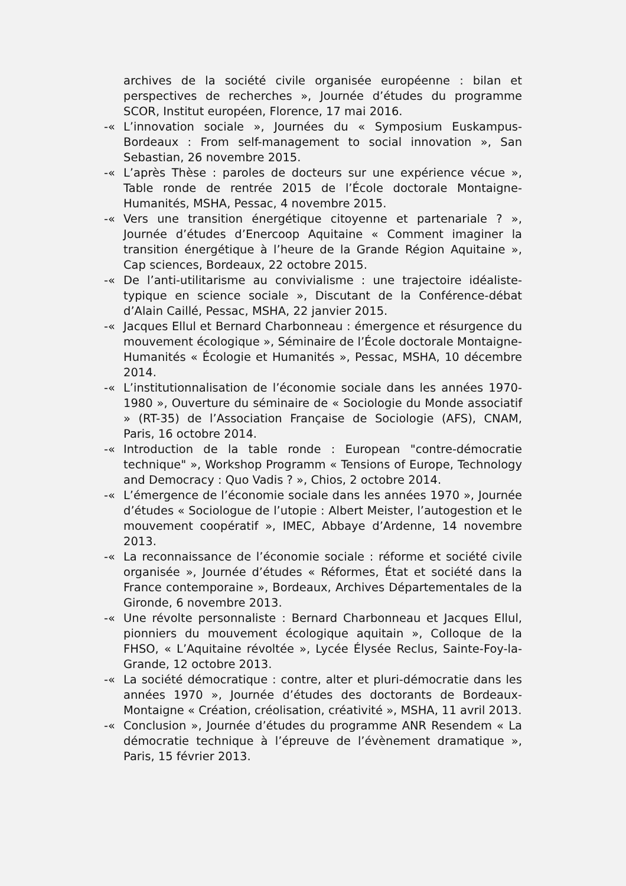archives de la société civile organisée européenne : bilan et perspectives de recherches », Journée d’études du programme SCOR, Institut européen, Florence, 17 mai 2016.
-« L’innovation sociale », Journées du « Symposium Euskampus-Bordeaux : From self-management to social innovation », San Sebastian, 26 novembre 2015.
-« L’après Thèse : paroles de docteurs sur une expérience vécue », Table ronde de rentrée 2015 de l’École doctorale Montaigne-Humanités, MSHA, Pessac, 4 novembre 2015.
-« Vers une transition énergétique citoyenne et partenariale ? », Journée d’études d’Enercoop Aquitaine « Comment imaginer la transition énergétique à l’heure de la Grande Région Aquitaine », Cap sciences, Bordeaux, 22 octobre 2015.
-« De l’anti-utilitarisme au convivialisme : une trajectoire idéaliste-typique en science sociale », Discutant de la Conférence-débat d’Alain Caillé, Pessac, MSHA, 22 janvier 2015.
-« Jacques Ellul et Bernard Charbonneau : émergence et résurgence du mouvement écologique », Séminaire de l’École doctorale Montaigne-Humanités « Écologie et Humanités », Pessac, MSHA, 10 décembre 2014.
-« L’institutionnalisation de l’économie sociale dans les années 1970-1980 », Ouverture du séminaire de « Sociologie du Monde associatif » (RT-35) de l’Association Française de Sociologie (AFS), CNAM, Paris, 16 octobre 2014.
-« Introduction de la table ronde : European "contre-démocratie technique" », Workshop Programm « Tensions of Europe, Technology and Democracy : Quo Vadis ? », Chios, 2 octobre 2014.
-« L’émergence de l’économie sociale dans les années 1970 », Journée d’études « Sociologue de l’utopie : Albert Meister, l’autogestion et le mouvement coopératif », IMEC, Abbaye d’Ardenne, 14 novembre 2013.
-« La reconnaissance de l’économie sociale : réforme et société civile organisée », Journée d’études « Réformes, État et société dans la France contemporaine », Bordeaux, Archives Départementales de la Gironde, 6 novembre 2013.
-« Une révolte personnaliste : Bernard Charbonneau et Jacques Ellul, pionniers du mouvement écologique aquitain », Colloque de la FHSO, « L’Aquitaine révoltée », Lycée Élysée Reclus, Sainte-Foy-la-Grande, 12 octobre 2013.
-« La société démocratique : contre, alter et pluri-démocratie dans les années 1970 », Journée d’études des doctorants de Bordeaux-Montaigne « Création, créolisation, créativité », MSHA, 11 avril 2013.
-« Conclusion », Journée d’études du programme ANR Resendem « La démocratie technique à l’épreuve de l’évènement dramatique », Paris, 15 février 2013.